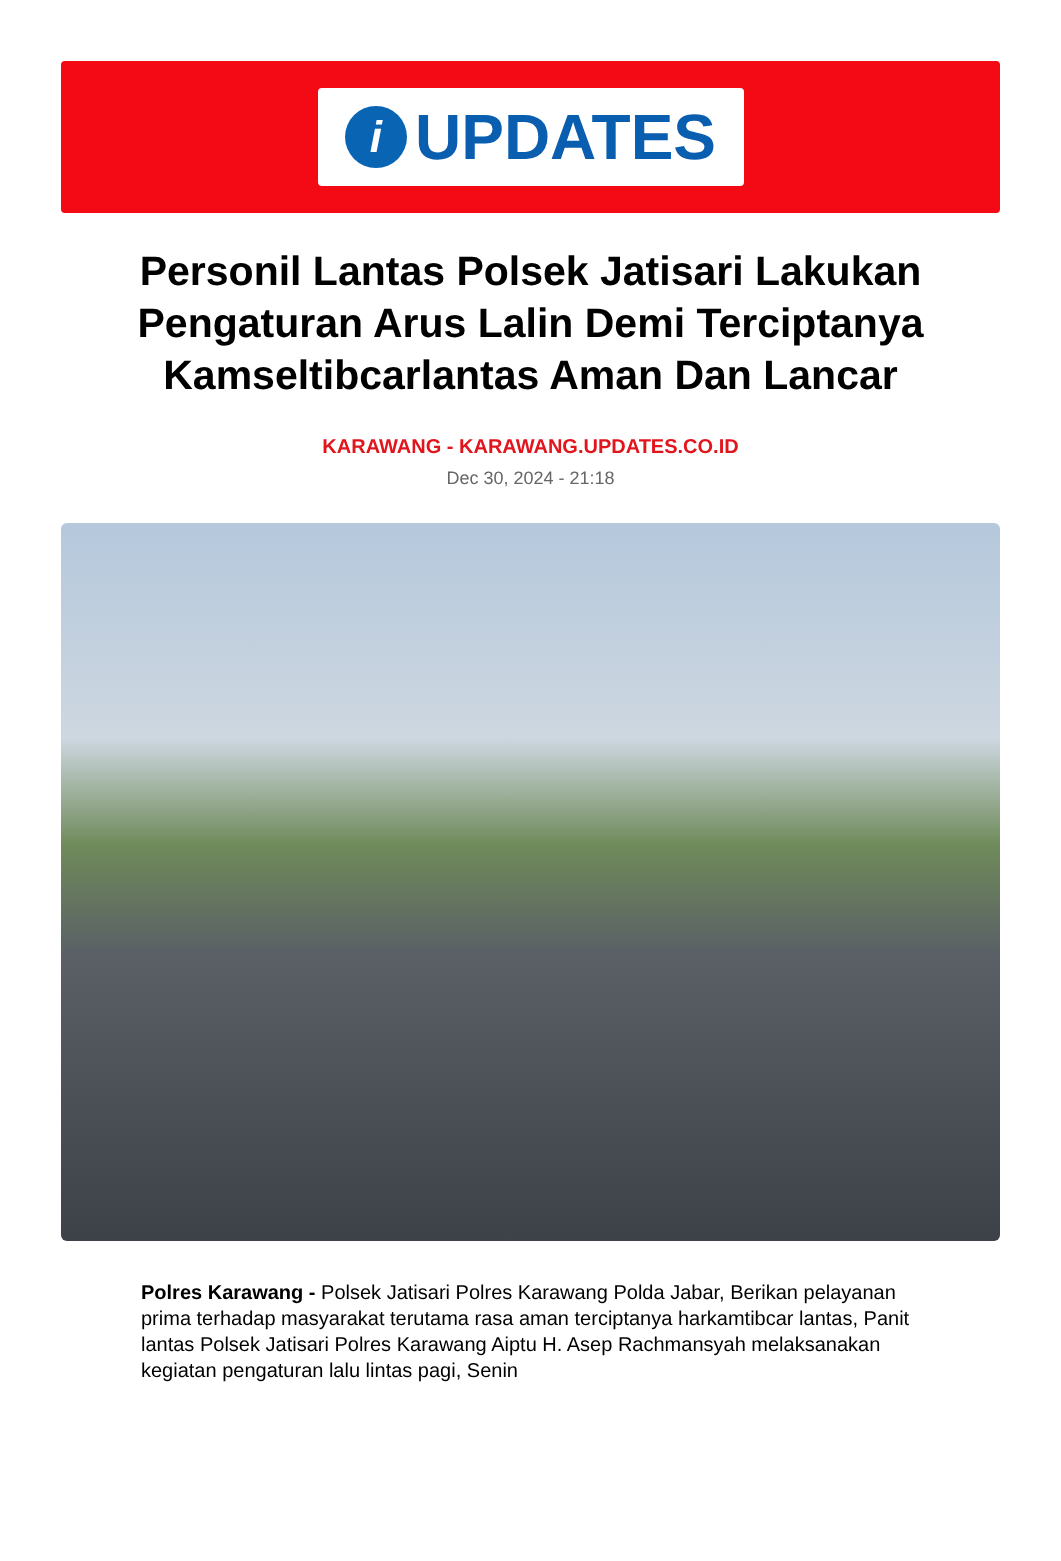i
UPDATES
Personil Lantas Polsek Jatisari Lakukan Pengaturan Arus Lalin Demi Terciptanya Kamseltibcarlantas Aman Dan Lancar
KARAWANG - KARAWANG.UPDATES.CO.ID
Dec 30, 2024 - 21:18
Polres Karawang - Polsek Jatisari Polres Karawang Polda Jabar, Berikan pelayanan prima terhadap masyarakat terutama rasa aman terciptanya harkamtibcar lantas, Panit lantas Polsek Jatisari Polres Karawang Aiptu H. Asep Rachmansyah melaksanakan kegiatan pengaturan lalu lintas pagi, Senin